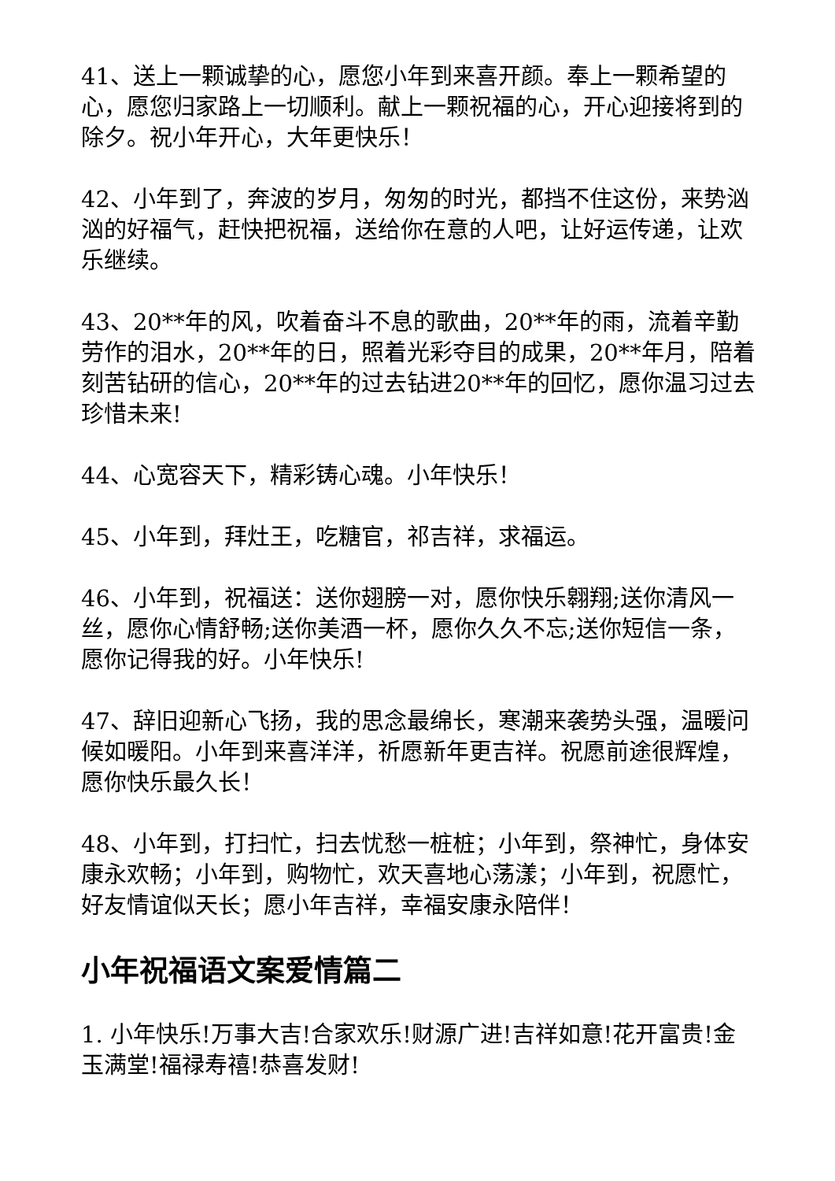41、送上一颗诚挚的心，愿您小年到来喜开颜。奉上一颗希望的心，愿您归家路上一切顺利。献上一颗祝福的心，开心迎接将到的除夕。祝小年开心，大年更快乐！
42、小年到了，奔波的岁月，匆匆的时光，都挡不住这份，来势汹汹的好福气，赶快把祝福，送给你在意的人吧，让好运传递，让欢乐继续。
43、20**年的风，吹着奋斗不息的歌曲，20**年的雨，流着辛勤劳作的泪水，20**年的日，照着光彩夺目的成果，20**年月，陪着刻苦钻研的信心，20**年的过去钻进20**年的回忆，愿你温习过去珍惜未来!
44、心宽容天下，精彩铸心魂。小年快乐！
45、小年到，拜灶王，吃糖官，祁吉祥，求福运。
46、小年到，祝福送：送你翅膀一对，愿你快乐翱翔;送你清风一丝，愿你心情舒畅;送你美酒一杯，愿你久久不忘;送你短信一条，愿你记得我的好。小年快乐!
47、辞旧迎新心飞扬，我的思念最绵长，寒潮来袭势头强，温暖问候如暖阳。小年到来喜洋洋，祈愿新年更吉祥。祝愿前途很辉煌，愿你快乐最久长！
48、小年到，打扫忙，扫去忧愁一桩桩；小年到，祭神忙，身体安康永欢畅；小年到，购物忙，欢天喜地心荡漾；小年到，祝愿忙，好友情谊似天长；愿小年吉祥，幸福安康永陪伴！
小年祝福语文案爱情篇二
1. 小年快乐!万事大吉!合家欢乐!财源广进!吉祥如意!花开富贵!金玉满堂!福禄寿禧!恭喜发财!